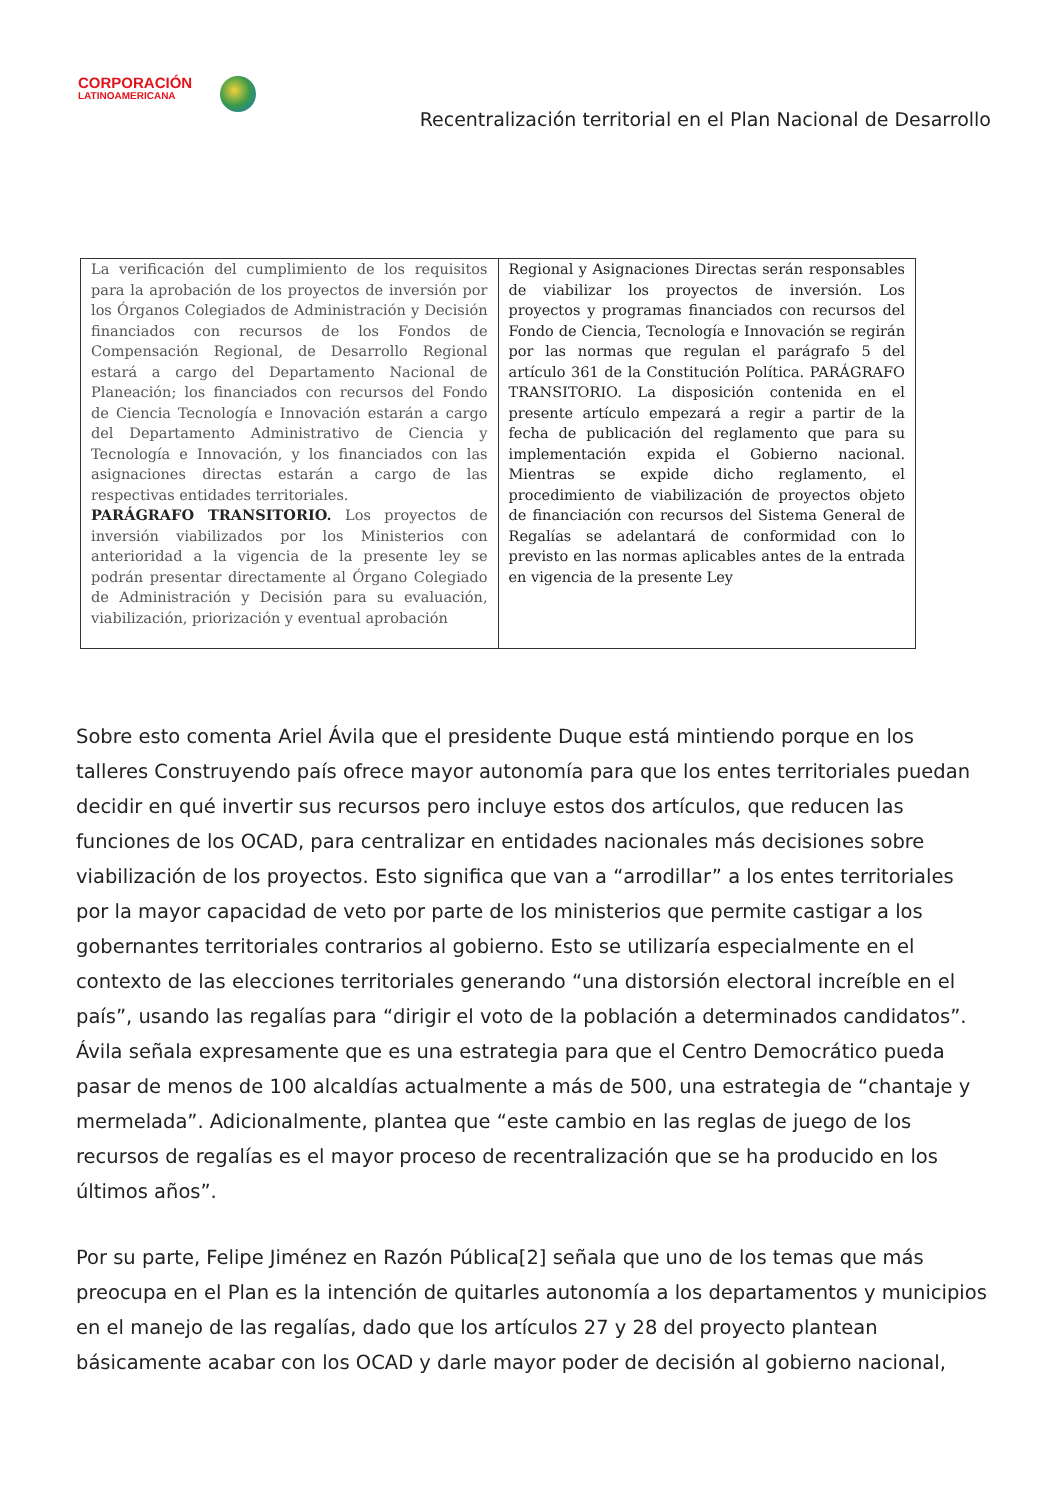CORPORACIÓN
LATINOAMERICANA
Recentralización territorial en el Plan Nacional de Desarrollo
| La verificación del cumplimiento de los requisitos para la aprobación de los proyectos de inversión por los Órganos Colegiados de Administración y Decisión financiados con recursos de los Fondos de Compensación Regional, de Desarrollo Regional estará a cargo del Departamento Nacional de Planeación; los financiados con recursos del Fondo de Ciencia Tecnología e Innovación estarán a cargo del Departamento Administrativo de Ciencia y Tecnología e Innovación, y los financiados con las asignaciones directas estarán a cargo de las respectivas entidades territoriales. PARÁGRAFO TRANSITORIO. Los proyectos de inversión viabilizados por los Ministerios con anterioridad a la vigencia de la presente ley se podrán presentar directamente al Órgano Colegiado de Administración y Decisión para su evaluación, viabilización, priorización y eventual aprobación | Regional y Asignaciones Directas serán responsables de viabilizar los proyectos de inversión. Los proyectos y programas financiados con recursos del Fondo de Ciencia, Tecnología e Innovación se regirán por las normas que regulan el parágrafo 5 del artículo 361 de la Constitución Política. PARÁGRAFO TRANSITORIO. La disposición contenida en el presente artículo empezará a regir a partir de la fecha de publicación del reglamento que para su implementación expida el Gobierno nacional. Mientras se expide dicho reglamento, el procedimiento de viabilización de proyectos objeto de financiación con recursos del Sistema General de Regalías se adelantará de conformidad con lo previsto en las normas aplicables antes de la entrada en vigencia de la presente Ley |
Sobre esto comenta Ariel Ávila que el presidente Duque está mintiendo porque en los talleres Construyendo país ofrece mayor autonomía para que los entes territoriales puedan decidir en qué invertir sus recursos pero incluye estos dos artículos, que reducen las funciones de los OCAD, para centralizar en entidades nacionales más decisiones sobre viabilización de los proyectos. Esto significa que van a “arrodillar” a los entes territoriales por la mayor capacidad de veto por parte de los ministerios que permite castigar a los gobernantes territoriales contrarios al gobierno. Esto se utilizaría especialmente en el contexto de las elecciones territoriales generando “una distorsión electoral increíble en el país”, usando las regalías para “dirigir el voto de la población a determinados candidatos”. Ávila señala expresamente que es una estrategia para que el Centro Democrático pueda pasar de menos de 100 alcaldías actualmente a más de 500, una estrategia de “chantaje y mermelada”. Adicionalmente, plantea que “este cambio en las reglas de juego de los recursos de regalías es el mayor proceso de recentralización que se ha producido en los últimos años”.
Por su parte, Felipe Jiménez en Razón Pública[2] señala que uno de los temas que más preocupa en el Plan es la intención de quitarles autonomía a los departamentos y municipios en el manejo de las regalías, dado que los artículos 27 y 28 del proyecto plantean básicamente acabar con los OCAD y darle mayor poder de decisión al gobierno nacional,